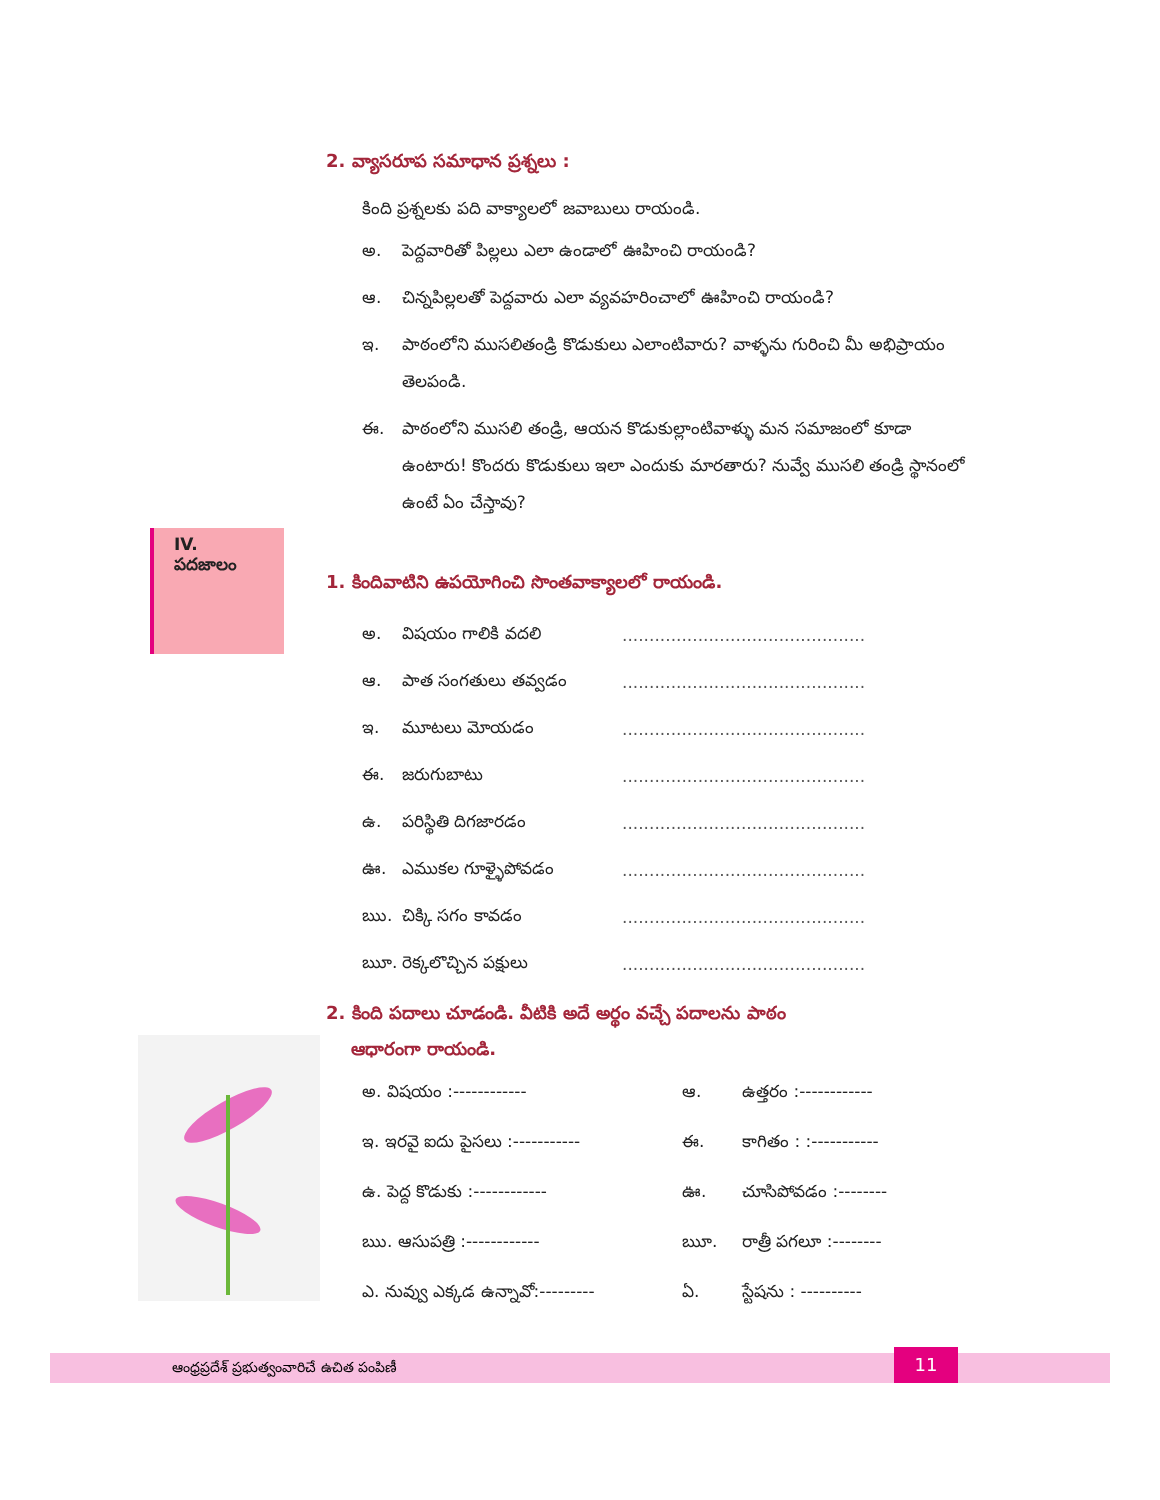2. వ్యాసరూప సమాధాన ప్రశ్నలు :
కింది ప్రశ్నలకు పది వాక్యాలలో జవాబులు రాయండి.
అ. పెద్దవారితో పిల్లలు ఎలా ఉండాలో ఊహించి రాయండి?
ఆ. చిన్నపిల్లలతో పెద్దవారు ఎలా వ్యవహరించాలో ఊహించి రాయండి?
ఇ. పాఠంలోని ముసలితండ్రి కొడుకులు ఎలాంటివారు? వాళ్ళను గురించి మీ అభిప్రాయం తెలపండి.
ఈ. పాఠంలోని ముసలి తండ్రి, ఆయన కొడుకుల్లాంటివాళ్ళు మన సమాజంలో కూడా ఉంటారు! కొందరు కొడుకులు ఇలా ఎందుకు మారతారు? నువ్వే ముసలి తండ్రి స్థానంలో ఉంటే ఏం చేస్తావు?
1. కిందివాటిని ఉపయోగించి సొంతవాక్యాలలో రాయండి.
అ. విషయం గాలికి వదలి.............................................
ఆ. పాత సంగతులు తవ్వడం.............................................
ఇ. మూటలు మోయడం.............................................
ఈ. జరుగుబాటు.............................................
ఉ. పరిస్థితి దిగజారడం.............................................
ఊ. ఎముకల గూళ్ళైపోవడం.............................................
ఋ. చిక్కి సగం కావడం.............................................
ౠ. రెక్కలొచ్చిన పక్షులు.............................................
2. కింది పదాలు చూడండి. వీటికి అదే అర్థం వచ్చే పదాలను పాఠం
ఆధారంగా రాయండి.
అ. విషయం :------------ ఆ. ఉత్తరం :------------ ఇ. ఇరవై ఐదు పైసలు :----------- ఈ. కాగితం : :----------- ఉ. పెద్ద కొడుకు :------------ ఊ. చూసిపోవడం :-------- ఋ. ఆసుపత్రి :------------ ౠ. రాత్రీ పగలూ :-------- ఎ. నువ్వు ఎక్కడ ఉన్నావో:--------- ఏ. స్టేషను : ----------
IV. పదజాలం
ఆంధ్రప్రదేశ్ ప్రభుత్వంవారిచే ఉచిత పంపిణీ 11